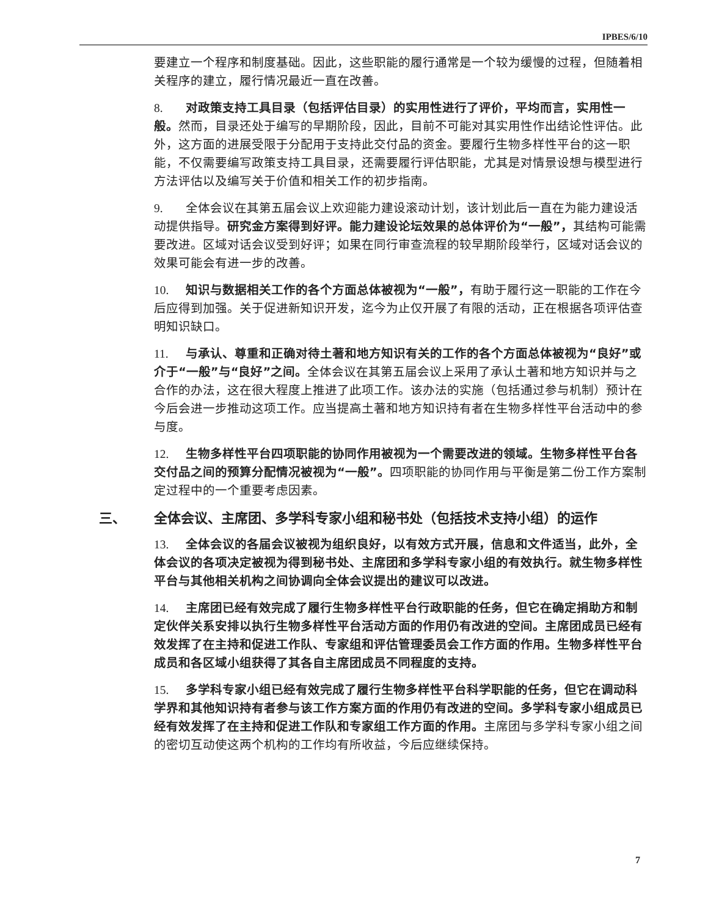IPBES/6/10
要建立一个程序和制度基础。因此，这些职能的履行通常是一个较为缓慢的过程，但随着相关程序的建立，履行情况最近一直在改善。
8. 对政策支持工具目录（包括评估目录）的实用性进行了评价，平均而言，实用性一般。然而，目录还处于编写的早期阶段，因此，目前不可能对其实用性作出结论性评估。此外，这方面的进展受限于分配用于支持此交付品的资金。要履行生物多样性平台的这一职能，不仅需要编写政策支持工具目录，还需要履行评估职能，尤其是对情景设想与模型进行方法评估以及编写关于价值和相关工作的初步指南。
9. 全体会议在其第五届会议上欢迎能力建设滚动计划，该计划此后一直在为能力建设活动提供指导。研究金方案得到好评。能力建设论坛效果的总体评价为“一般”，其结构可能需要改进。区域对话会议受到好评；如果在同行审查流程的较早期阶段举行，区域对话会议的效果可能会有进一步的改善。
10. 知识与数据相关工作的各个方面总体被视为“一般”，有助于履行这一职能的工作在今后应得到加强。关于促进新知识开发，迄今为止仅开展了有限的活动，正在根据各项评估查明知识缺口。
11. 与承认、尊重和正确对待土著和地方知识有关的工作的各个方面总体被视为“良好”或介于“一般”与“良好”之间。全体会议在其第五届会议上采用了承认土著和地方知识并与之合作的办法，这在很大程度上推进了此项工作。该办法的实施（包括通过参与机制）预计在今后会进一步推动这项工作。应当提高土著和地方知识持有者在生物多样性平台活动中的参与度。
12. 生物多样性平台四项职能的协同作用被视为一个需要改进的领域。生物多样性平台各交付品之间的预算分配情况被视为“一般”。四项职能的协同作用与平衡是第二份工作方案制定过程中的一个重要考虑因素。
三、 全体会议、主席团、多学科专家小组和秘书处（包括技术支持小组）的运作
13. 全体会议的各届会议被视为组织良好，以有效方式开展，信息和文件适当，此外，全体会议的各项决定被视为得到秘书处、主席团和多学科专家小组的有效执行。就生物多样性平台与其他相关机构之间协调向全体会议提出的建议可以改进。
14. 主席团已经有效完成了履行生物多样性平台行政职能的任务，但它在确定捐助方和制定伙伴关系安排以执行生物多样性平台活动方面的作用仍有改进的空间。主席团成员已经有效发挥了在主持和促进工作队、专家组和评估管理委员会工作方面的作用。生物多样性平台成员和各区域小组获得了其各自主席团成员不同程度的支持。
15. 多学科专家小组已经有效完成了履行生物多样性平台科学职能的任务，但它在调动科学界和其他知识持有者参与该工作方案方面的作用仍有改进的空间。多学科专家小组成员已经有效发挥了在主持和促进工作队和专家组工作方面的作用。主席团与多学科专家小组之间的密切互动使这两个机构的工作均有所收益，今后应继续保持。
7